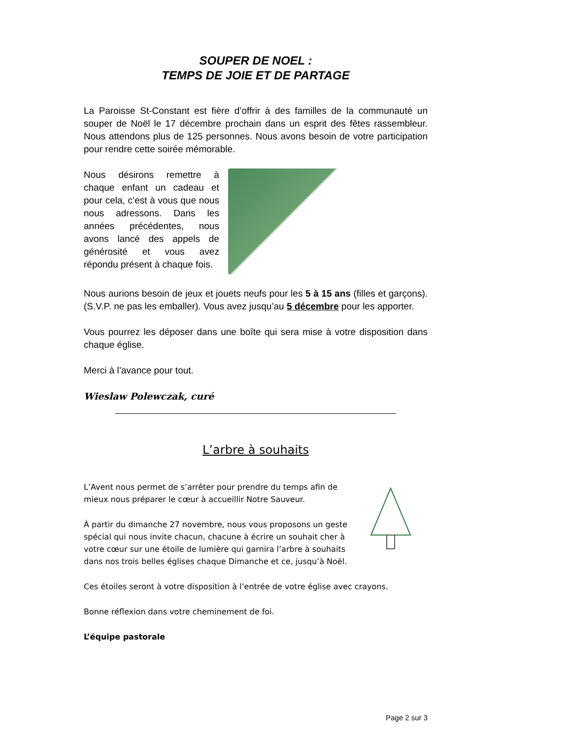SOUPER DE NOEL :
TEMPS DE JOIE ET DE PARTAGE
La Paroisse St-Constant est fière d’offrir à des familles de la communauté un souper de Noël le 17 décembre prochain dans un esprit des fêtes rassembleur. Nous attendons plus de 125 personnes. Nous avons besoin de votre participation pour rendre cette soirée mémorable.
Nous désirons remettre à chaque enfant un cadeau et pour cela, c’est à vous que nous nous adressons. Dans les années précédentes, nous avons lancé des appels de générosité et vous avez répondu présent à chaque fois.
Nous aurions besoin de jeux et jouets neufs pour les 5 à 15 ans (filles et garçons). (S.V.P. ne pas les emballer). Vous avez jusqu’au 5 décembre pour les apporter.
Vous pourrez les déposer dans une boîte qui sera mise à votre disposition dans chaque église.
Merci à l’avance pour tout.
Wieslaw Polewczak, curé
L’arbre à souhaits
L’Avent nous permet de s’arrêter pour prendre du temps afin de mieux nous préparer le cœur à accueillir Notre Sauveur.
À partir du dimanche 27 novembre, nous vous proposons un geste spécial qui nous invite chacun, chacune à écrire un souhait cher à votre cœur sur une étoile de lumière qui garnira l’arbre à souhaits dans nos trois belles églises chaque Dimanche et ce, jusqu’à Noël.
Ces étoiles seront à votre disposition à l’entrée de votre église avec crayons.
Bonne réflexion dans votre cheminement de foi.
L’équipe pastorale
Page 2 sur 3